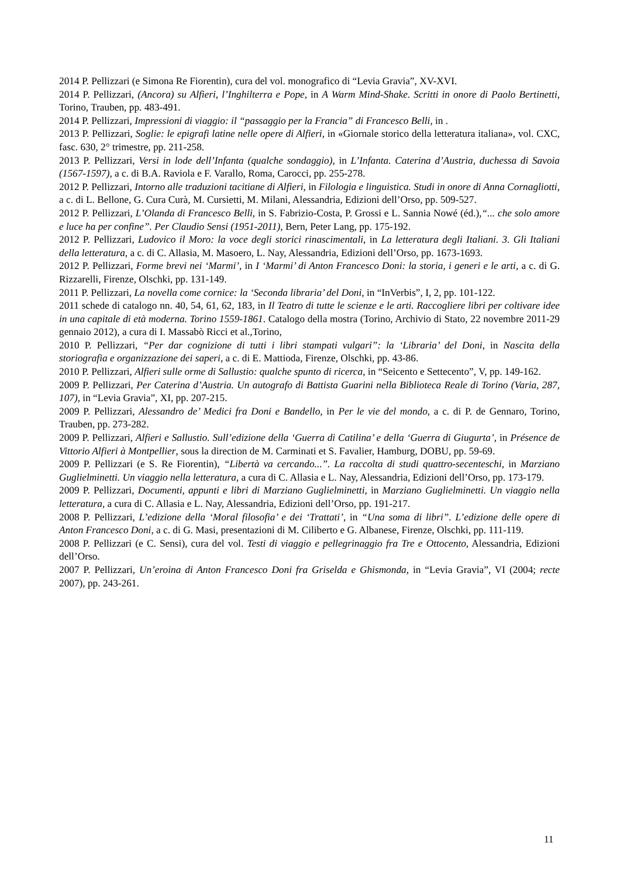2014 P. Pellizzari (e Simona Re Fiorentin), cura del vol. monografico di “Levia Gravia”, XV-XVI.
2014 P. Pellizzari, (Ancora) su Alfieri, l’Inghilterra e Pope, in A Warm Mind-Shake. Scritti in onore di Paolo Bertinetti, Torino, Trauben, pp. 483-491.
2014 P. Pellizzari, Impressioni di viaggio: il “passaggio per la Francia” di Francesco Belli, in .
2013 P. Pellizzari, Soglie: le epigrafi latine nelle opere di Alfieri, in «Giornale storico della letteratura italiana», vol. CXC, fasc. 630, 2° trimestre, pp. 211-258.
2013 P. Pellizzari, Versi in lode dell’Infanta (qualche sondaggio), in L’Infanta. Caterina d’Austria, duchessa di Savoia (1567-1597), a c. di B.A. Raviola e F. Varallo, Roma, Carocci, pp. 255-278.
2012 P. Pellizzari, Intorno alle traduzioni tacitiane di Alfieri, in Filologia e linguistica. Studi in onore di Anna Cornagliotti, a c. di L. Bellone, G. Cura Curà, M. Cursietti, M. Milani, Alessandria, Edizioni dell’Orso, pp. 509-527.
2012 P. Pellizzari, L’Olanda di Francesco Belli, in S. Fabrizio-Costa, P. Grossi e L. Sannia Nowé (éd.),“... che solo amore e luce ha per confine”. Per Claudio Sensi (1951-2011), Bern, Peter Lang, pp. 175-192.
2012 P. Pellizzari, Ludovico il Moro: la voce degli storici rinascimentali, in La letteratura degli Italiani. 3. Gli Italiani della letteratura, a c. di C. Allasia, M. Masoero, L. Nay, Alessandria, Edizioni dell’Orso, pp. 1673-1693.
2012 P. Pellizzari, Forme brevi nei ‘Marmi’, in I ‘Marmi’ di Anton Francesco Doni: la storia, i generi e le arti, a c. di G. Rizzarelli, Firenze, Olschki, pp. 131-149.
2011 P. Pellizzari, La novella come cornice: la ‘Seconda libraria’ del Doni, in “InVerbis”, I, 2, pp. 101-122.
2011 schede di catalogo nn. 40, 54, 61, 62, 183, in Il Teatro di tutte le scienze e le arti. Raccogliere libri per coltivare idee in una capitale di età moderna. Torino 1559-1861. Catalogo della mostra (Torino, Archivio di Stato, 22 novembre 2011-29 gennaio 2012), a cura di I. Massabò Ricci et al.,Torino,
2010 P. Pellizzari, “Per dar cognizione di tutti i libri stampati vulgari”: la ‘Libraria’ del Doni, in Nascita della storiografia e organizzazione dei saperi, a c. di E. Mattioda, Firenze, Olschki, pp. 43-86.
2010 P. Pellizzari, Alfieri sulle orme di Sallustio: qualche spunto di ricerca, in “Seicento e Settecento”, V, pp. 149-162.
2009 P. Pellizzari, Per Caterina d’Austria. Un autografo di Battista Guarini nella Biblioteca Reale di Torino (Varia, 287, 107), in “Levia Gravia”, XI, pp. 207-215.
2009 P. Pellizzari, Alessandro de’ Medici fra Doni e Bandello, in Per le vie del mondo, a c. di P. de Gennaro, Torino, Trauben, pp. 273-282.
2009 P. Pellizzari, Alfieri e Sallustio. Sull’edizione della ‘Guerra di Catilina’ e della ‘Guerra di Giugurta’, in Présence de Vittorio Alfieri à Montpellier, sous la direction de M. Carminati et S. Favalier, Hamburg, DOBU, pp. 59-69.
2009 P. Pellizzari (e S. Re Fiorentin), “Libertà va cercando...”. La raccolta di studi quattro-secenteschi, in Marziano Guglielminetti. Un viaggio nella letteratura, a cura di C. Allasia e L. Nay, Alessandria, Edizioni dell’Orso, pp. 173-179.
2009 P. Pellizzari, Documenti, appunti e libri di Marziano Guglielminetti, in Marziano Guglielminetti. Un viaggio nella letteratura, a cura di C. Allasia e L. Nay, Alessandria, Edizioni dell’Orso, pp. 191-217.
2008 P. Pellizzari, L’edizione della ‘Moral filosofia’ e dei ‘Trattati’, in “Una soma di libri”. L’edizione delle opere di Anton Francesco Doni, a c. di G. Masi, presentazioni di M. Ciliberto e G. Albanese, Firenze, Olschki, pp. 111-119.
2008 P. Pellizzari (e C. Sensi), cura del vol. Testi di viaggio e pellegrinaggio fra Tre e Ottocento, Alessandria, Edizioni dell’Orso.
2007 P. Pellizzari, Un’eroina di Anton Francesco Doni fra Griselda e Ghismonda, in “Levia Gravia”, VI (2004; recte 2007), pp. 243-261.
11